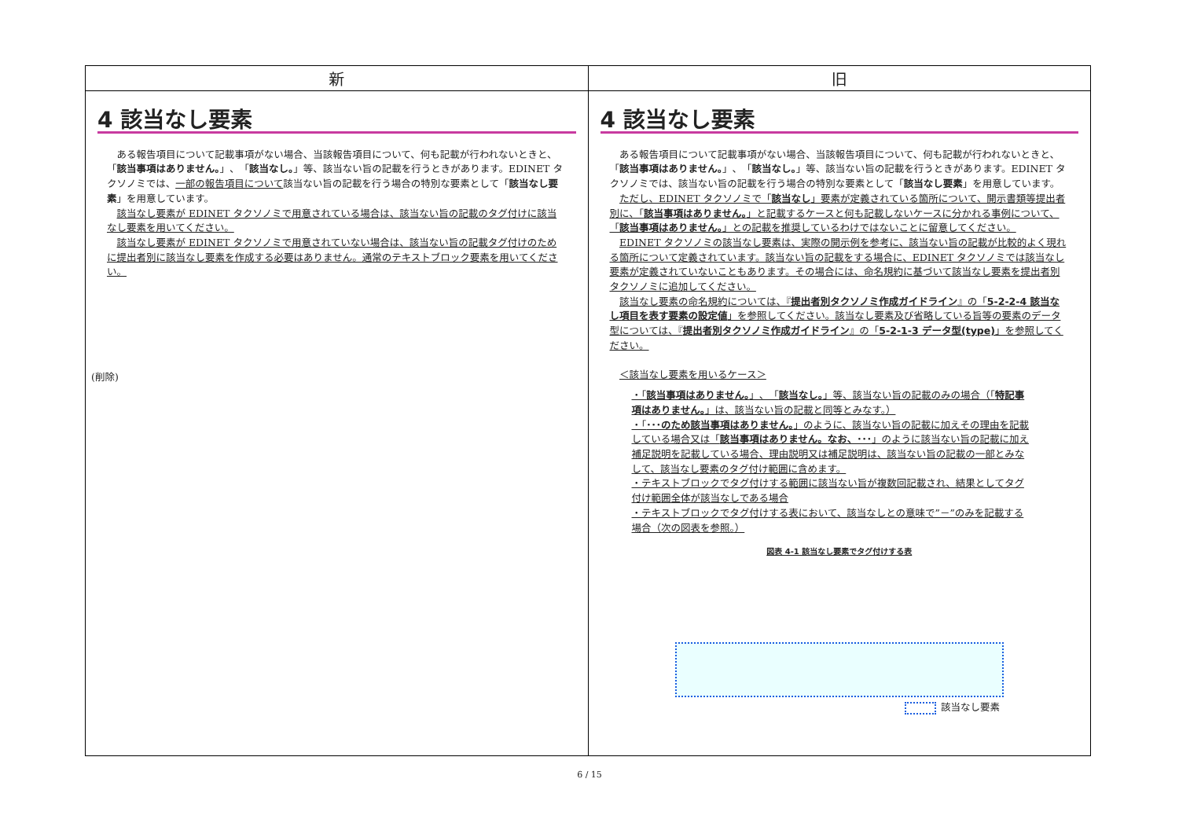| 新 | 旧 |
| --- | --- |
| 4 該当なし要素 ある報告項目について記載事項がない場合、当該報告項目について、何も記載が行われないときと、「 該当事項はありません。 」、「 該当なし。 」等、該当ない旨の記載を行うときがあります。EDINET タクソノミでは、 一部の報告項目について 該当ない旨の記載を行う場合の特別な要素として「 該当なし要素 」を用意しています。 該当なし要素が EDINET タクソノミで用意されている場合は、該当ない旨の記載のタグ付けに該当なし要素を用いてください。 該当なし要素が EDINET タクソノミで用意されていない場合は、該当ない旨の記載タグ付けのために提出者別に該当なし要素を作成する必要はありません。通常のテキストブロック要素を用いてください。 (削除) | 4 該当なし要素 ある報告項目について記載事項がない場合、当該報告項目について、何も記載が行われないときと、「 該当事項はありません。 」、「 該当なし。 」等、該当ない旨の記載を行うときがあります。EDINET タクソノミでは、該当ない旨の記載を行う場合の特別な要素として「 該当なし要素 」を用意しています。 ただし、EDINET タクソノミで「 該当なし 」要素が定義されている箇所について、開示書類等提出者別に、「 該当事項はありません。 」と記載するケースと何も記載しないケースに分かれる事例について、「 該当事項はありません。 」との記載を推奨しているわけではないことに留意してください。 EDINET タクソノミの該当なし要素は、実際の開示例を参考に、該当ない旨の記載が比較的よく現れる箇所について定義されています。該当ない旨の記載をする場合に、EDINET タクソノミでは該当なし要素が定義されていないこともあります。その場合には、命名規約に基づいて該当なし要素を提出者別タクソノミに追加してください。 該当なし要素の命名規約については、『 提出者別タクソノミ作成ガイドライン 』の「 5-2-2-4 該当なし項目を表す要素の設定値 」を参照してください。該当なし要素及び省略している旨等の要素のデータ型については、『 提出者別タクソノミ作成ガイドライン 』の「 5-2-1-3 データ型(type) 」を参照してください。 ＜該当なし要素を用いるケース＞ ・「 該当事項はありません。 」、「 該当なし。 」等、該当ない旨の記載のみの場合（「 特記事項はありません。 」は、該当ない旨の記載と同等とみなす。） ・「 ･･･のため該当事項はありません。 」のように、該当ない旨の記載に加えその理由を記載している場合又は「 該当事項はありません。なお、･･･ 」のように該当ない旨の記載に加え補足説明を記載している場合、理由説明又は補足説明は、該当ない旨の記載の一部とみなして、該当なし要素のタグ付け範囲に含めます。 ・テキストブロックでタグ付けする範囲に該当ない旨が複数回記載され、結果としてタグ付け範囲全体が該当なしである場合 ・テキストブロックでタグ付けする表において、該当なしとの意味で”－”のみを記載する場合（次の図表を参照。） 図表 4-1 該当なし要素でタグ付けする表 該当なし要素 |
6 / 15